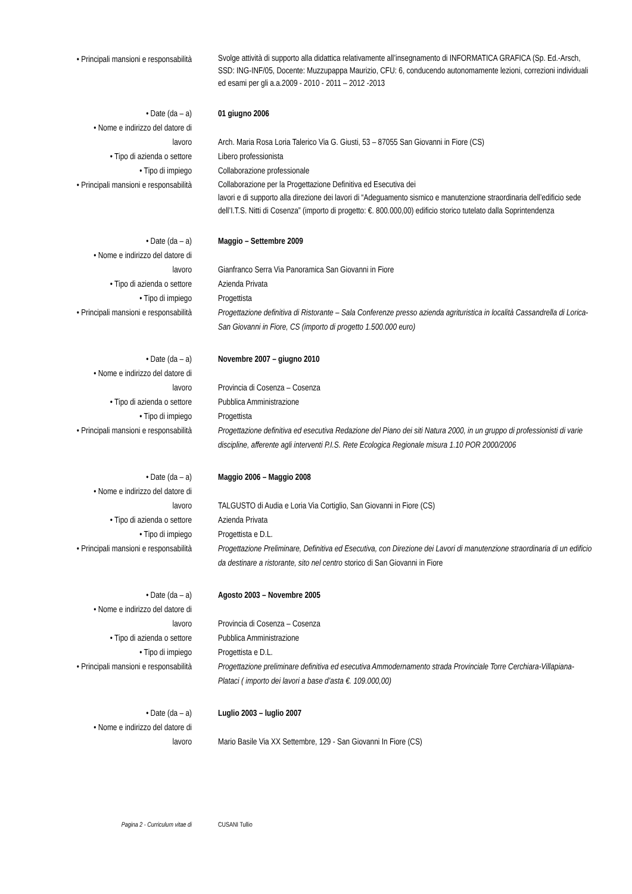• Principali mansioni e responsabilità
Svolge attività di supporto alla didattica relativamente all’insegnamento di INFORMATICA GRAFICA (Sp. Ed.-Arsch, SSD: ING-INF/05, Docente: Muzzupappa Maurizio, CFU: 6, conducendo autonomamente lezioni, correzioni individuali ed esami per gli a.a.2009 - 2010 - 2011 – 2012 -2013
• Date (da – a) 01 giugno 2006
• Nome e indirizzo del datore di
lavoro
Arch. Maria Rosa Loria Talerico Via G. Giusti, 53 – 87055 San Giovanni in Fiore (CS)
• Tipo di azienda o settore Libero professionista
• Tipo di impiego Collaborazione professionale
• Principali mansioni e responsabilità
Collaborazione per la Progettazione Definitiva ed Esecutiva dei
lavori e di supporto alla direzione dei lavori di “Adeguamento sismico e manutenzione straordinaria dell’edificio sede dell’I.T.S. Nitti di Cosenza” (importo di progetto: €. 800.000,00) edificio storico tutelato dalla Soprintendenza
• Date (da – a) Maggio – Settembre 2009
• Nome e indirizzo del datore di
lavoro
Gianfranco Serra Via Panoramica San Giovanni in Fiore
• Tipo di azienda o settore Azienda Privata
• Tipo di impiego Progettista
• Principali mansioni e responsabilità
Progettazione definitiva di Ristorante – Sala Conferenze presso azienda agrituristica in località Cassandrella di Lorica- San Giovanni in Fiore, CS (importo di progetto 1.500.000 euro)
• Date (da – a) Novembre 2007 – giugno 2010
• Nome e indirizzo del datore di
lavoro
Provincia di Cosenza – Cosenza
• Tipo di azienda o settore Pubblica Amministrazione
• Tipo di impiego Progettista
• Principali mansioni e responsabilità
Progettazione definitiva ed esecutiva Redazione del Piano dei siti Natura 2000, in un gruppo di professionisti di varie discipline, afferente agli interventi P.I.S. Rete Ecologica Regionale misura 1.10 POR 2000/2006
• Date (da – a) Maggio 2006 – Maggio 2008
• Nome e indirizzo del datore di
lavoro
TALGUSTO di Audia e Loria Via Cortiglio, San Giovanni in Fiore (CS)
• Tipo di azienda o settore Azienda Privata
• Tipo di impiego Progettista e D.L.
• Principali mansioni e responsabilità
Progettazione Preliminare, Definitiva ed Esecutiva, con Direzione dei Lavori di manutenzione straordinaria di un edificio da destinare a ristorante, sito nel centro storico di San Giovanni in Fiore
• Date (da – a) Agosto 2003 – Novembre 2005
• Nome e indirizzo del datore di
lavoro
Provincia di Cosenza – Cosenza
• Tipo di azienda o settore Pubblica Amministrazione
• Tipo di impiego Progettista e D.L.
• Principali mansioni e responsabilità
Progettazione preliminare definitiva ed esecutiva Ammodernamento strada Provinciale Torre Cerchiara-Villapiana-Plataci ( importo dei lavori a base d’asta €. 109.000,00)
• Date (da – a) Luglio 2003 – luglio 2007
• Nome e indirizzo del datore di
lavoro
Mario Basile Via XX Settembre, 129 - San Giovanni In Fiore (CS)
Pagina 2 - Curriculum vitae di CUSANI Tullio